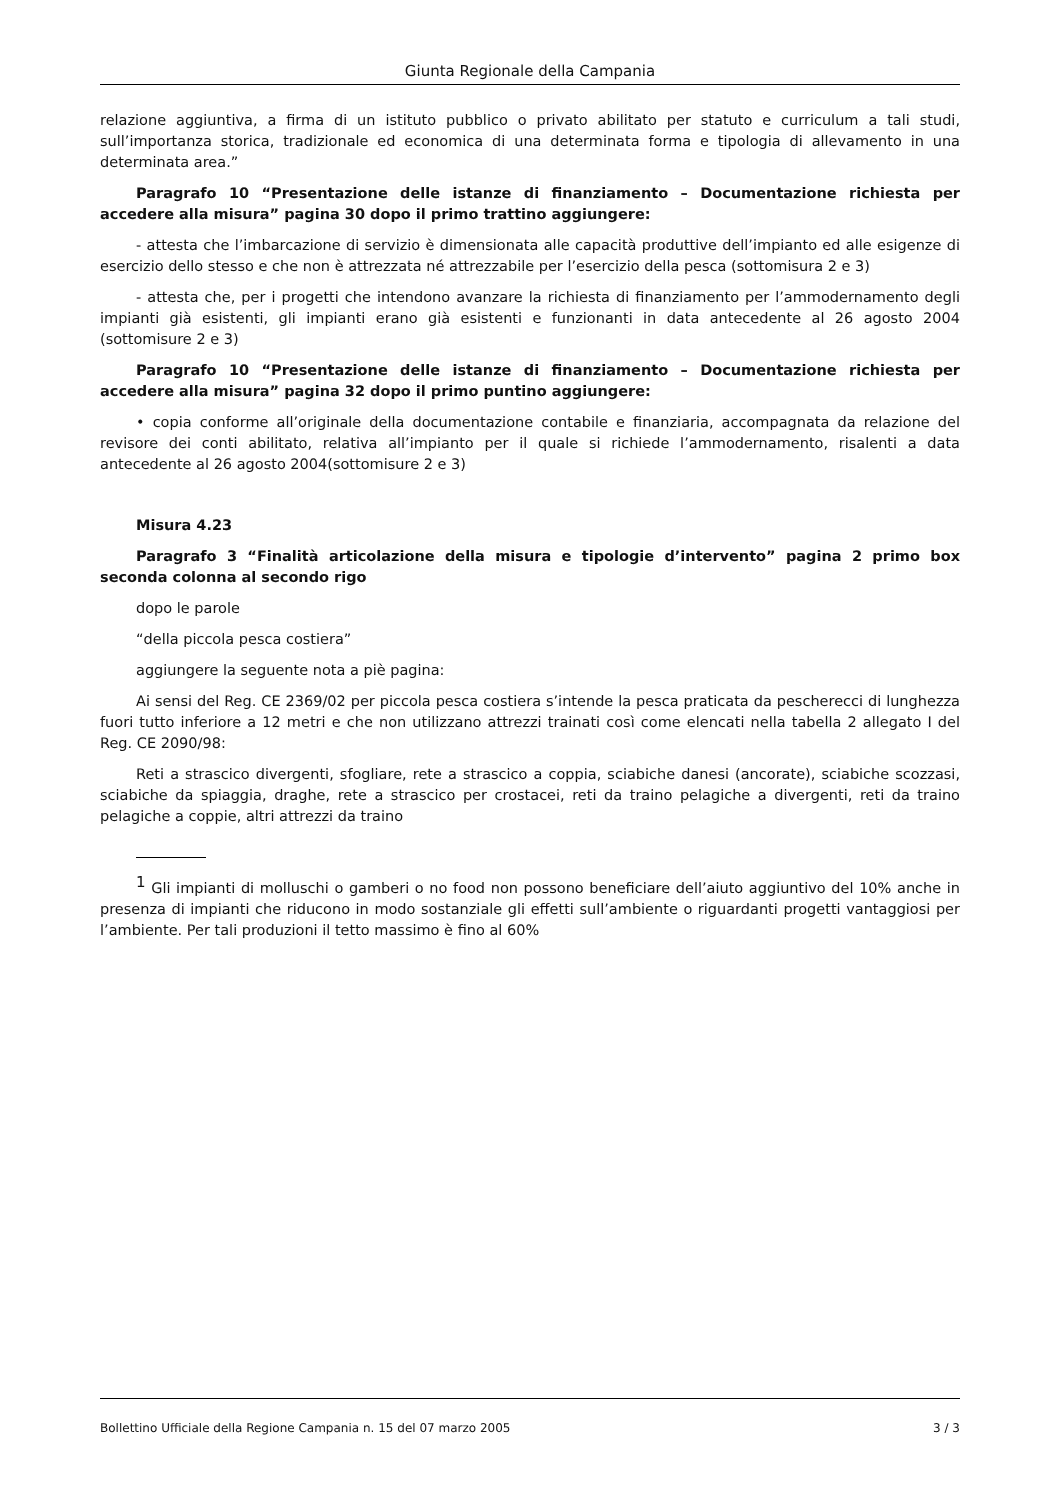Giunta Regionale della Campania
relazione aggiuntiva, a firma di un istituto pubblico o privato abilitato per statuto e curriculum a tali studi, sull’importanza storica, tradizionale ed economica di una determinata forma e tipologia di allevamento in una determinata area.”
Paragrafo 10 “Presentazione delle istanze di finanziamento – Documentazione richiesta per accedere alla misura” pagina 30 dopo il primo trattino aggiungere:
- attesta che l’imbarcazione di servizio è dimensionata alle capacità produttive dell’impianto ed alle esigenze di esercizio dello stesso e che non è attrezzata né attrezzabile per l’esercizio della pesca (sottomisura 2 e 3)
- attesta che, per i progetti che intendono avanzare la richiesta di finanziamento per l’ammodernamento degli impianti già esistenti, gli impianti erano già esistenti e funzionanti in data antecedente al 26 agosto 2004 (sottomisure 2 e 3)
Paragrafo 10 “Presentazione delle istanze di finanziamento – Documentazione richiesta per accedere alla misura” pagina 32 dopo il primo puntino aggiungere:
• copia conforme all’originale della documentazione contabile e finanziaria, accompagnata da relazione del revisore dei conti abilitato, relativa all’impianto per il quale si richiede l’ammodernamento, risalenti a data antecedente al 26 agosto 2004(sottomisure 2 e 3)
Misura 4.23
Paragrafo 3 “Finalità articolazione della misura e tipologie d’intervento” pagina 2 primo box seconda colonna al secondo rigo
dopo le parole
“della piccola pesca costiera”
aggiungere la seguente nota a piè pagina:
Ai sensi del Reg. CE 2369/02 per piccola pesca costiera s’intende la pesca praticata da pescherecci di lunghezza fuori tutto inferiore a 12 metri e che non utilizzano attrezzi trainati così come elencati nella tabella 2 allegato I del Reg. CE 2090/98:
Reti a strascico divergenti, sfogliare, rete a strascico a coppia, sciabiche danesi (ancorate), sciabiche scozzasi, sciabiche da spiaggia, draghe, rete a strascico per crostacei, reti da traino pelagiche a divergenti, reti da traino pelagiche a coppie, altri attrezzi da traino
<sup>1</sup> Gli impianti di molluschi o gamberi o no food non possono beneficiare dell’aiuto aggiuntivo del 10% anche in presenza di impianti che riducono in modo sostanziale gli effetti sull’ambiente o riguardanti progetti vantaggiosi per l’ambiente. Per tali produzioni il tetto massimo è fino al 60%
Bollettino Ufficiale della Regione Campania n. 15 del 07 marzo 2005 3 / 3